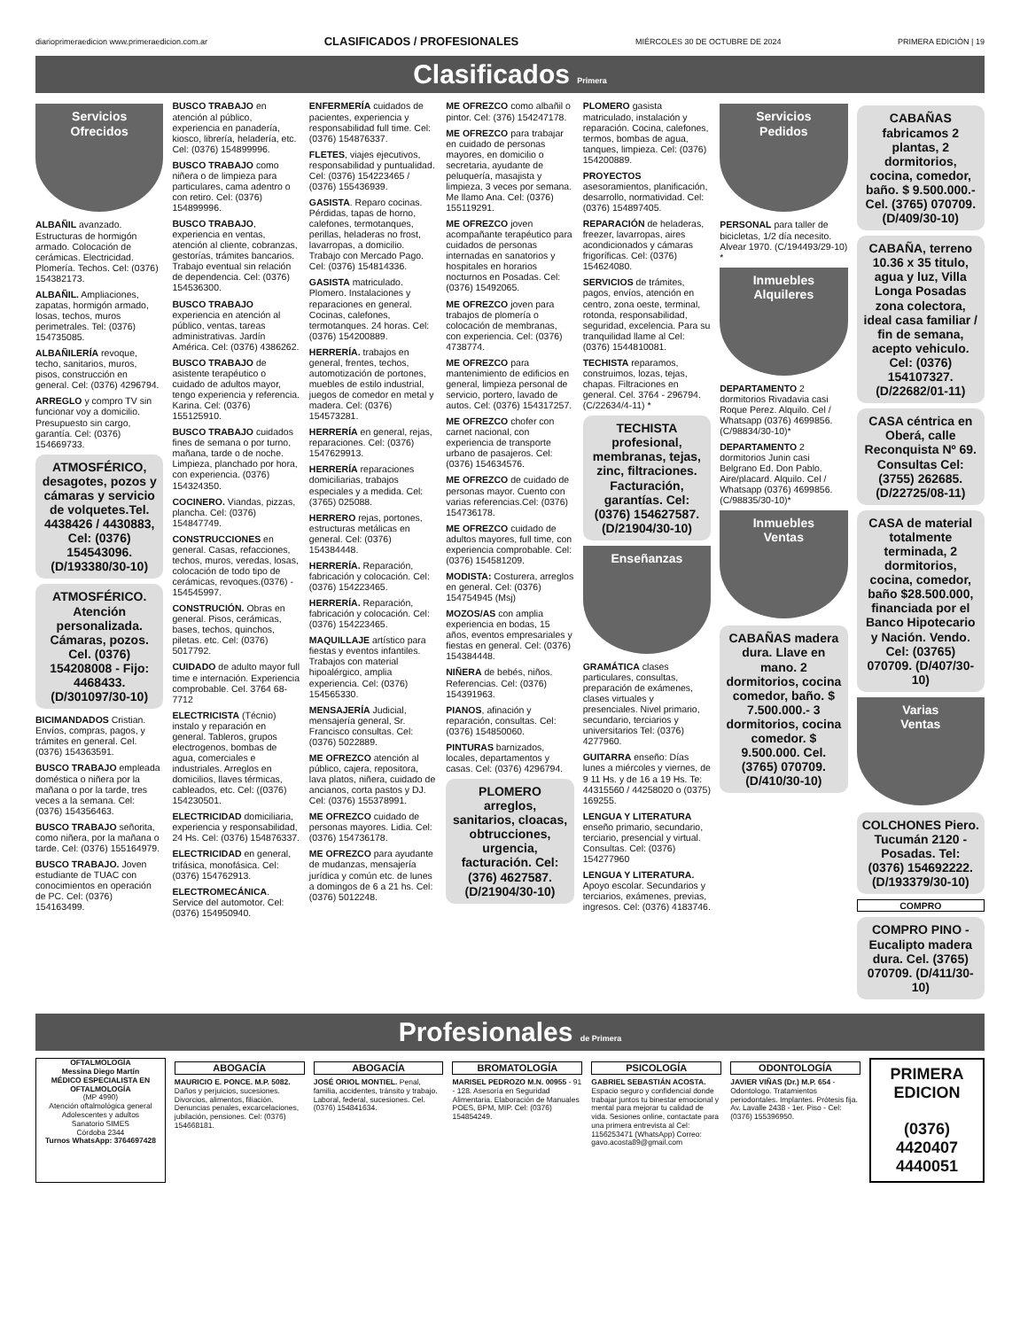diarioprimeraedicion www.primeraedicion.com.ar CLASIFICADOS / PROFESIONALES MIÉRCOLES 30 DE OCTUBRE DE 2024 PRIMERA EDICIÓN | 19
Clasificados Primera
Servicios
Ofrecidos
ALBAÑIL avanzado. Estructuras de hormigón armado. Colocación de cerámicas. Electricidad. Plomería. Techos. Cel: (0376) 154382173.
ALBAÑIL. Ampliaciones, zapatas, hormigón armado, losas, techos, muros perimetrales. Tel: (0376) 154735085.
ALBAÑILERÍA revoque, techo, sanitarios, muros, pisos, construcción en general. Cel: (0376) 4296794.
ARREGLO y compro TV sin funcionar voy a domicilio. Presupuesto sin cargo, garantía. Cel: (0376) 154669733.
ATMOSFÉRICO, desagotes, pozos y cámaras y servicio de volquetes.Tel. 4438426 / 4430883, Cel: (0376) 154543096. (D/193380/30-10)
ATMOSFÉRICO. Atención personalizada. Cámaras, pozos. Cel. (0376) 154208008 - Fijo: 4468433. (D/301097/30-10)
BICIMANDADOS Cristian. Envíos, compras, pagos, y trámites en general. Cel. (0376) 154363591.
BUSCO TRABAJO empleada doméstica o niñera por la mañana o por la tarde, tres veces a la semana. Cel: (0376) 154356463.
BUSCO TRABAJO señorita, como niñera, por la mañana o tarde. Cel: (0376) 155164979.
BUSCO TRABAJO. Joven estudiante de TUAC con conocimientos en operación de PC. Cel: (0376) 154163499.
BUSCO TRABAJO en atención al público, experiencia en panadería, kiosco, librería, heladería, etc. Cel: (0376) 154899996.
BUSCO TRABAJO como niñera o de limpieza para particulares, cama adentro o con retiro. Cel: (0376) 154899996.
BUSCO TRABAJO, experiencia en ventas, atención al cliente, cobranzas, gestorías, trámites bancarios. Trabajo eventual sin relación de dependencia. Cel: (0376) 154536300.
BUSCO TRABAJO experiencia en atención al público, ventas, tareas administrativas. Jardín América. Cel: (0376) 4386262.
BUSCO TRABAJO de asistente terapéutico o cuidado de adultos mayor, tengo experiencia y referencia. Karina. Cel: (0376) 155125910.
BUSCO TRABAJO cuidados fines de semana o por turno, mañana, tarde o de noche. Limpieza, planchado por hora, con experiencia. (0376) 154324350.
COCINERO. Viandas, pizzas, plancha. Cel: (0376) 154847749.
CONSTRUCCIONES en general. Casas, refacciones, techos, muros, veredas, losas, colocación de todo tipo de cerámicas, revoques.(0376) - 154545997.
CONSTRUCIÓN. Obras en general. Pisos, cerámicas, bases, techos, quinchos, piletas. etc. Cel: (0376) 5017792.
CUIDADO de adulto mayor full time e internación. Experiencia comprobable. Cel. 3764 68-7712
ELECTRICISTA (Técnio) instalo y reparación en general. Tableros, grupos electrogenos, bombas de agua, comerciales e industriales. Arreglos en domicilios, llaves térmicas, cableados, etc. Cel: ((0376) 154230501.
ELECTRICIDAD domiciliaria, experiencia y responsabilidad, 24 Hs. Cel: (0376) 154876337.
ELECTRICIDAD en general, trifásica, monofásica. Cel: (0376) 154762913.
ELECTROMECÁNICA. Service del automotor. Cel: (0376) 154950940.
ENFERMERÍA cuidados de pacientes, experiencia y responsabilidad full time. Cel: (0376) 154876337.
FLETES, viajes ejecutivos, responsabilidad y puntualidad. Cel: (0376) 154223465 / (0376) 155436939.
GASISTA. Reparo cocinas. Pérdidas, tapas de horno, calefones, termotanques, perillas, heladeras no frost, lavarropas, a domicilio. Trabajo con Mercado Pago. Cel: (0376) 154814336.
GASISTA matriculado. Plomero. Instalaciones y reparaciones en general. Cocinas, calefones, termotanques. 24 horas. Cel: (0376) 154200889.
HERRERÍA. trabajos en general, frentes, techos, automotización de portones, muebles de estilo industrial, juegos de comedor en metal y madera. Cel: (0376) 154573281.
HERRERÍA en general, rejas, reparaciones. Cel: (0376) 1547629913.
HERRERÍA reparaciones domiciliarias, trabajos especiales y a medida. Cel: (3765) 025088.
HERRERO rejas, portones, estructuras metálicas en general. Cel: (0376) 154384448.
HERRERÍA. Reparación, fabricación y colocación. Cel: (0376) 154223465.
HERRERÍA. Reparación, fabricación y colocación. Cel: (0376) 154223465.
MAQUILLAJE artístico para fiestas y eventos infantiles. Trabajos con material hipoalérgico, amplia experiencia. Cel: (0376) 154565330.
MENSAJERÍA Judicial, mensajería general, Sr. Francisco consultas. Cel: (0376) 5022889.
ME OFREZCO atención al público, cajera, repositora, lava platos, niñera, cuidado de ancianos, corta pastos y DJ. Cel: (0376) 155378991.
ME OFREZCO cuidado de personas mayores. Lidia. Cel: (0376) 154736178.
ME OFREZCO para ayudante de mudanzas, mensajería jurídica y común etc. de lunes a domingos de 6 a 21 hs. Cel: (0376) 5012248.
ME OFREZCO como albañil o pintor. Cel: (376) 154247178.
ME OFREZCO para trabajar en cuidado de personas mayores, en domicilio o secretaria, ayudante de peluquería, masajista y limpieza, 3 veces por semana. Me llamo Ana. Cel: (0376) 155119291.
ME OFREZCO joven acompañante terapéutico para cuidados de personas internadas en sanatorios y hospitales en horarios nocturnos en Posadas. Cel: (0376) 15492065.
ME OFREZCO joven para trabajos de plomería o colocación de membranas, con experiencia. Cel: (0376) 4738774.
ME OFREZCO para mantenimiento de edificios en general, limpieza personal de servicio, portero, lavado de autos. Cel: (0376) 154317257.
ME OFREZCO chofer con carnet nacional, con experiencia de transporte urbano de pasajeros. Cel: (0376) 154634576.
ME OFREZCO de cuidado de personas mayor. Cuento con varias referencias.Cel: (0376) 154736178.
ME OFREZCO cuidado de adultos mayores, full time, con experiencia comprobable. Cel: (0376) 154581209.
MODISTA: Costurera, arreglos en general. Cel: (0376) 154754945 (Msj)
MOZOS/AS con amplia experiencia en bodas, 15 años, eventos empresariales y fiestas en general. Cel: (0376) 154384448.
NIÑERA de bebés, niños. Referencias. Cel: (0376) 154391963.
PIANOS, afinación y reparación, consultas. Cel: (0376) 154850060.
PINTURAS barnizados, locales, departamentos y casas. Cel: (0376) 4296794.
PLOMERO arreglos, sanitarios, cloacas, obtrucciones, urgencia, facturación. Cel: (376) 4627587. (D/21904/30-10)
PLOMERO gasista matriculado, instalación y reparación. Cocina, calefones, termos, bombas de agua, tanques, limpieza. Cel: (0376) 154200889.
PROYECTOS asesoramientos, planificación, desarrollo, normatividad. Cel: (0376) 154897405.
REPARACIÓN de heladeras, freezer, lavarropas, aires acondicionados y cámaras frigoríficas. Cel: (0376) 154624080.
SERVICIOS de trámites, pagos, envíos, atención en centro, zona oeste, terminal, rotonda, responsabilidad, seguridad, excelencia. Para su tranquilidad llame al Cel: (0376) 1544810081.
TECHISTA reparamos, construimos, lozas, tejas, chapas. Filtraciones en general. Cel. 3764 - 296794. (C/22634/4-11) *
TECHISTA profesional, membranas, tejas, zinc, filtraciones. Facturación, garantías. Cel: (0376) 154627587. (D/21904/30-10)
Enseñanzas
GRAMÁTICA clases particulares, consultas, preparación de exámenes, clases virtuales y presenciales. Nivel primario, secundario, terciarios y universitarios Tel: (0376) 4277960.
GUITARRA enseño: Días lunes a miércoles y viernes, de 9 11 Hs. y de 16 a 19 Hs. Te: 44315560 / 44258020 o (0375) 169255.
LENGUA Y LITERATURA enseño primario, secundario, terciario, presencial y virtual. Consultas. Cel: (0376) 154277960
LENGUA Y LITERATURA. Apoyo escolar. Secundarios y terciarios, exámenes, previas, ingresos. Cel: (0376) 4183746.
Servicios
Pedidos
PERSONAL para taller de bicicletas, 1/2 día necesito. Alvear 1970. (C/194493/29-10) *
Inmuebles
Alquileres
DEPARTAMENTO 2 dormitorios Rivadavia casi Roque Perez. Alquilo. Cel / Whatsapp (0376) 4699856. (C/98834/30-10)*
DEPARTAMENTO 2 dormitorios Junin casi Belgrano Ed. Don Pablo. Aire/placard. Alquilo. Cel / Whatsapp (0376) 4699856. (C/98835/30-10)*
Inmuebles
Ventas
CABAÑAS madera dura. Llave en mano. 2 dormitorios, cocina comedor, baño. $ 7.500.000.- 3 dormitorios, cocina comedor. $ 9.500.000. Cel. (3765) 070709. (D/410/30-10)
CABAÑAS fabricamos 2 plantas, 2 dormitorios, cocina, comedor, baño. $ 9.500.000.- Cel. (3765) 070709. (D/409/30-10)
CABAÑA, terreno 10.36 x 35 titulo, agua y luz, Villa Longa Posadas zona colectora, ideal casa familiar / fin de semana, acepto vehiculo. Cel: (0376) 154107327. (D/22682/01-11)
CASA céntrica en Oberá, calle Reconquista Nº 69. Consultas Cel: (3755) 262685. (D/22725/08-11)
CASA de material totalmente terminada, 2 dormitorios, cocina, comedor, baño $28.500.000, financiada por el Banco Hipotecario y Nación. Vendo. Cel: (03765) 070709. (D/407/30-10)
Varias
Ventas
COLCHONES Piero. Tucumán 2120 - Posadas. Tel: (0376) 154692222. (D/193379/30-10)
COMPRO
COMPRO PINO - Eucalipto madera dura. Cel. (3765) 070709. (D/411/30-10)
Profesionales de Primera
OFTALMOLOGÍA
Messina Diego Martín
MÉDICO ESPECIALISTA EN OFTALMOLOGÍA
(MP 4990)
Atención oftalmológica general Adolescentes y adultos
Sanatorio SIMES
Córdoba 2344
Turnos WhatsApp: 3764697428
ABOGACÍA
MAURICIO E. PONCE. M.P. 5082. Daños y perjuicios, sucesiones. Divorcios, alimentos, filiación. Denuncias penales, excarcelaciones, jubilación, pensiones. Cel: (0376) 154668181.
ABOGACÍA
JOSÉ ORIOL MONTIEL. Penal, familia, accidentes, tránsito y trabajo. Laboral, federal, sucesiones. Cel. (0376) 154841634.
BROMATOLOGÍA
MARISEL PEDROZO M.N. 00955 - 91 - 128. Asesoría en Seguridad Alimentaria. Elaboración de Manuales POES, BPM, MIP. Cel: (0376) 154854249.
PSICOLOGÍA
GABRIEL SEBASTIÁN ACOSTA. Espacio seguro y confidencial donde trabajar juntos tu binestar emocional y mental para mejorar tu calidad de vida. Sesiones online, contactate para una primera entrevista al Cel: 1156253471 (WhatsApp) Correo: gavo.acosta89@gmail.com
ODONTOLOGÍA
JAVIER VIÑAS (Dr.) M.P. 654 - Odontologo. Tratamientos periodontales. Implantes. Prótesis fija. Av. Lavalle 2438 - 1er. Piso - Cel: (0376) 155396950.
PRIMERA EDICION
(0376)
4420407
4440051